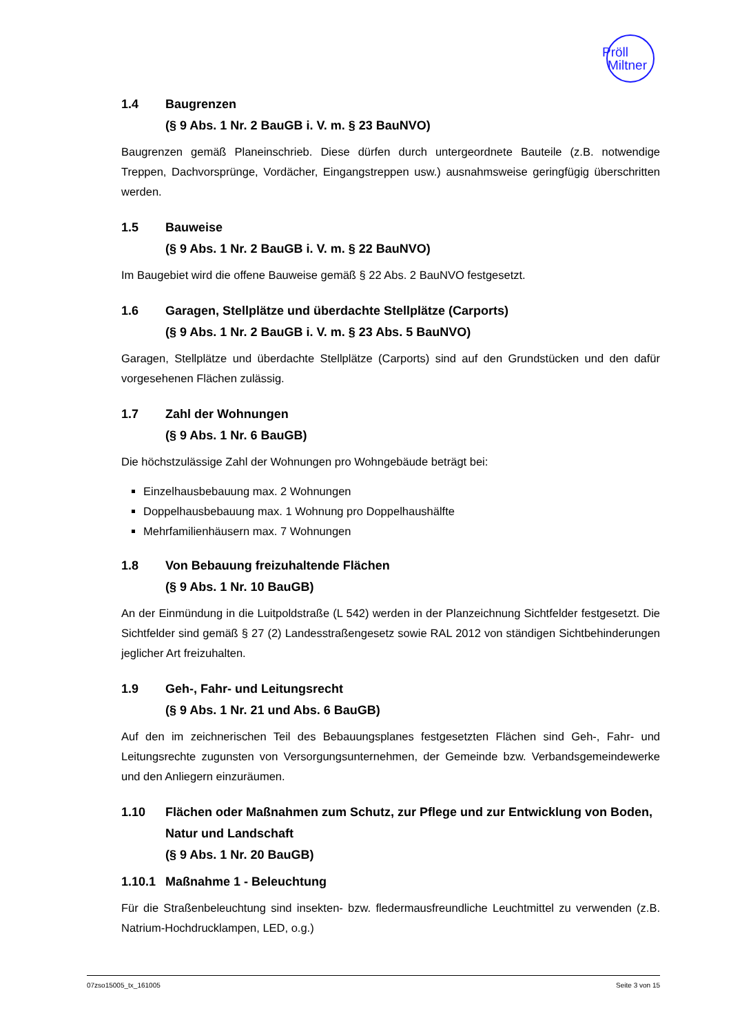Pröll
Miltner
1.4 Baugrenzen
(§ 9 Abs. 1 Nr. 2 BauGB i. V. m. § 23 BauNVO)
Baugrenzen gemäß Planeinschrieb. Diese dürfen durch untergeordnete Bauteile (z.B. notwendige Treppen, Dachvorsprünge, Vordächer, Eingangstreppen usw.) ausnahmsweise geringfügig überschritten werden.
1.5 Bauweise
(§ 9 Abs. 1 Nr. 2 BauGB i. V. m. § 22 BauNVO)
Im Baugebiet wird die offene Bauweise gemäß § 22 Abs. 2 BauNVO festgesetzt.
1.6 Garagen, Stellplätze und überdachte Stellplätze (Carports)
(§ 9 Abs. 1 Nr. 2 BauGB i. V. m. § 23 Abs. 5 BauNVO)
Garagen, Stellplätze und überdachte Stellplätze (Carports) sind auf den Grundstücken und den dafür vorgesehenen Flächen zulässig.
1.7 Zahl der Wohnungen
(§ 9 Abs. 1 Nr. 6 BauGB)
Die höchstzulässige Zahl der Wohnungen pro Wohngebäude beträgt bei:
Einzelhausbebauung max. 2 Wohnungen
Doppelhausbebauung max. 1 Wohnung pro Doppelhaushälfte
Mehrfamilienhäusern max. 7 Wohnungen
1.8 Von Bebauung freizuhaltende Flächen
(§ 9 Abs. 1 Nr. 10 BauGB)
An der Einmündung in die Luitpoldstraße (L 542) werden in der Planzeichnung Sichtfelder festgesetzt. Die Sichtfelder sind gemäß § 27 (2) Landesstraßengesetz sowie RAL 2012 von ständigen Sichtbehinderungen jeglicher Art freizuhalten.
1.9 Geh-, Fahr- und Leitungsrecht
(§ 9 Abs. 1 Nr. 21 und Abs. 6 BauGB)
Auf den im zeichnerischen Teil des Bebauungsplanes festgesetzten Flächen sind Geh-, Fahr- und Leitungsrechte zugunsten von Versorgungsunternehmen, der Gemeinde bzw. Verbandsgemeindewerke und den Anliegern einzuräumen.
1.10 Flächen oder Maßnahmen zum Schutz, zur Pflege und zur Entwicklung von Boden, Natur und Landschaft
(§ 9 Abs. 1 Nr. 20 BauGB)
1.10.1 Maßnahme 1 - Beleuchtung
Für die Straßenbeleuchtung sind insekten- bzw. fledermausfreundliche Leuchtmittel zu verwenden (z.B. Natrium-Hochdrucklampen, LED, o.g.)
07zso15005_tx_161005 Seite 3 von 15